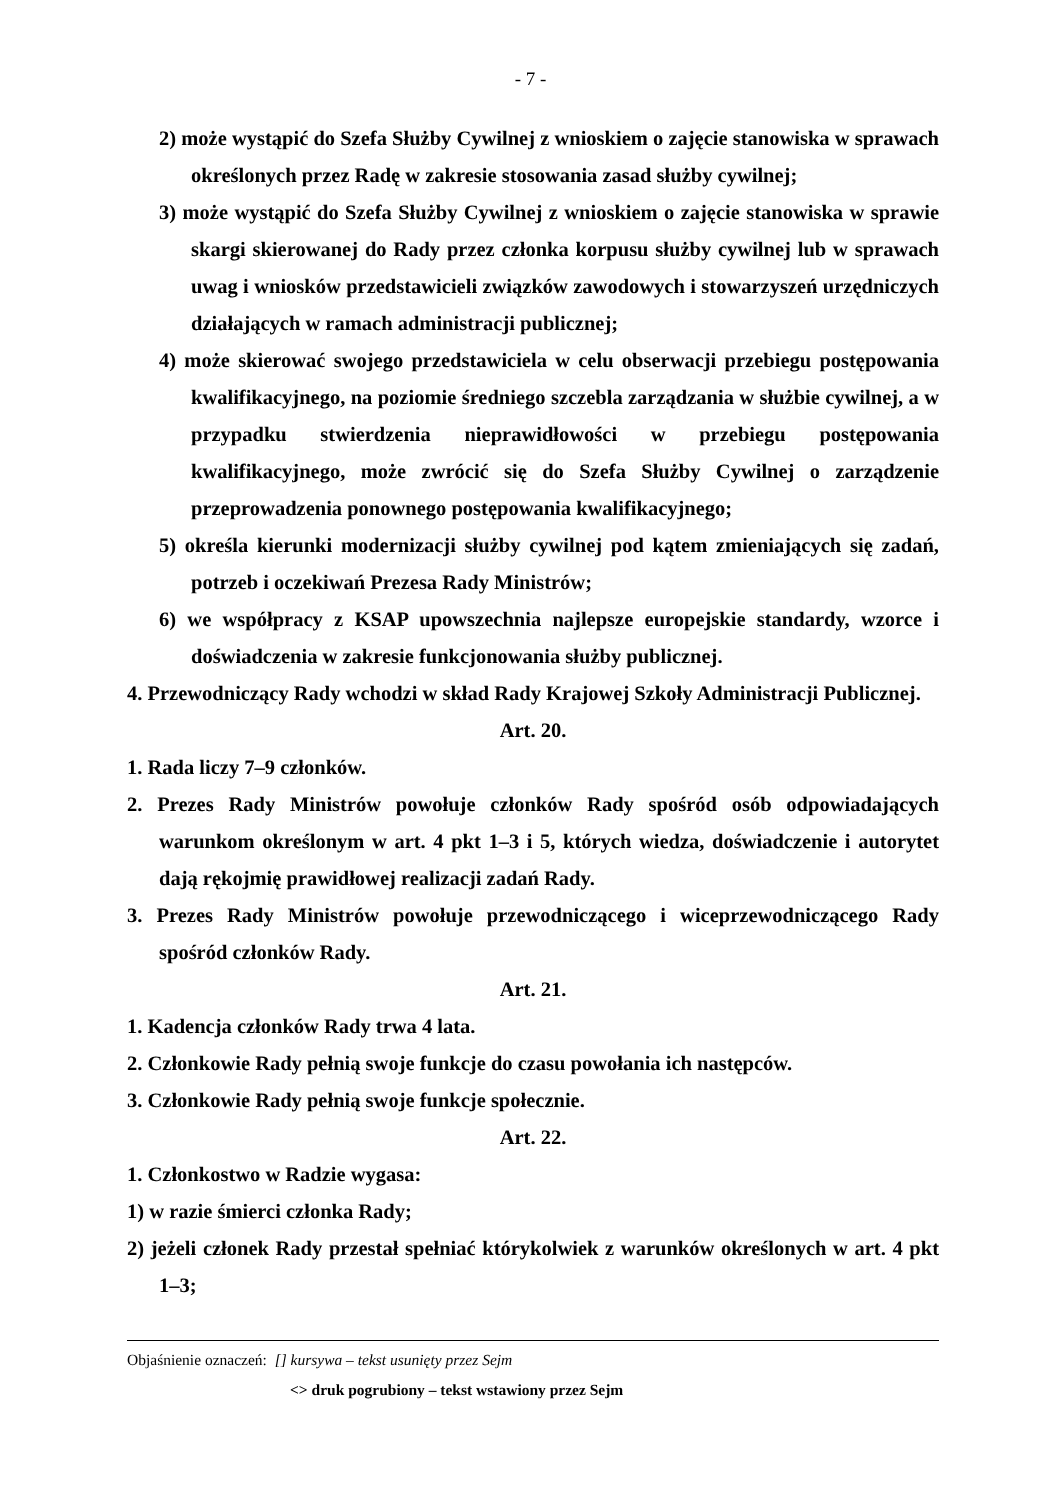- 7 -
2) może wystąpić do Szefa Służby Cywilnej z wnioskiem o zajęcie stanowiska w sprawach określonych przez Radę w zakresie stosowania zasad służby cywilnej;
3) może wystąpić do Szefa Służby Cywilnej z wnioskiem o zajęcie stanowiska w sprawie skargi skierowanej do Rady przez członka korpusu służby cywilnej lub w sprawach uwag i wniosków przedstawicieli związków zawodowych i stowarzyszeń urzędniczych działających w ramach administracji publicznej;
4) może skierować swojego przedstawiciela w celu obserwacji przebiegu postępowania kwalifikacyjnego, na poziomie średniego szczebla zarządzania w służbie cywilnej, a w przypadku stwierdzenia nieprawidłowości w przebiegu postępowania kwalifikacyjnego, może zwrócić się do Szefa Służby Cywilnej o zarządzenie przeprowadzenia ponownego postępowania kwalifikacyjnego;
5) określa kierunki modernizacji służby cywilnej pod kątem zmieniających się zadań, potrzeb i oczekiwań Prezesa Rady Ministrów;
6) we współpracy z KSAP upowszechnia najlepsze europejskie standardy, wzorce i doświadczenia w zakresie funkcjonowania służby publicznej.
4. Przewodniczący Rady wchodzi w skład Rady Krajowej Szkoły Administracji Publicznej.
Art. 20.
1. Rada liczy 7–9 członków.
2. Prezes Rady Ministrów powołuje członków Rady spośród osób odpowiadających warunkom określonym w art. 4 pkt 1–3 i 5, których wiedza, doświadczenie i autorytet dają rękojmię prawidłowej realizacji zadań Rady.
3. Prezes Rady Ministrów powołuje przewodniczącego i wiceprzewodniczącego Rady spośród członków Rady.
Art. 21.
1. Kadencja członków Rady trwa 4 lata.
2. Członkowie Rady pełnią swoje funkcje do czasu powołania ich następców.
3. Członkowie Rady pełnią swoje funkcje społecznie.
Art. 22.
1. Członkostwo w Radzie wygasa:
1) w razie śmierci członka Rady;
2) jeżeli członek Rady przestał spełniać którykolwiek z warunków określonych w art. 4 pkt 1–3;
Objaśnienie oznaczeń: [] kursywa – tekst usunięty przez Sejm
<> druk pogrubiony – tekst wstawiony przez Sejm